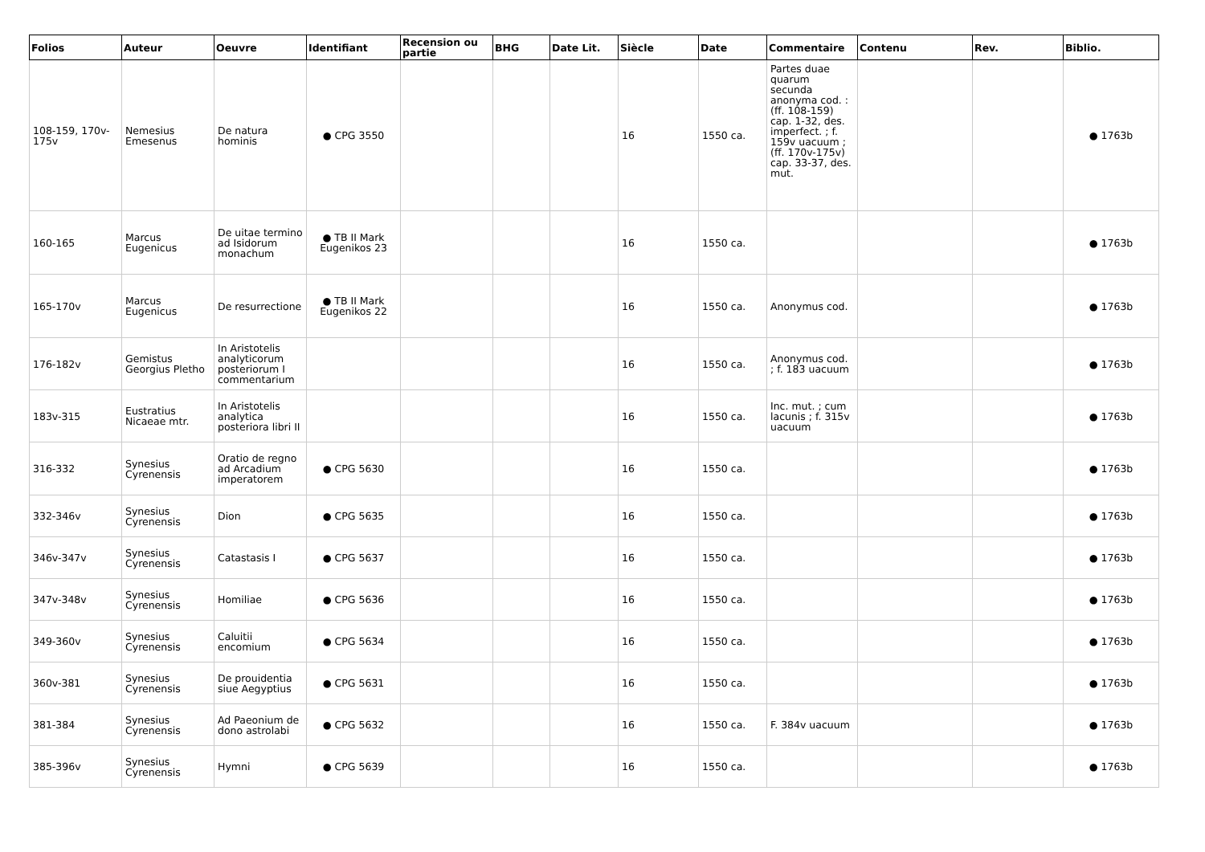| Folios | Auteur | Oeuvre | Identifiant | Recension ou partie | BHG | Date Lit. | Siècle | Date | Commentaire | Contenu | Rev. | Biblio. |
| --- | --- | --- | --- | --- | --- | --- | --- | --- | --- | --- | --- | --- |
| 108-159, 170v-175v | Nemesius Emesenus | De natura hominis | ● CPG 3550 | | | | 16 | 1550 ca. | Partes duae quarum secunda anonyma cod. : (ff. 108-159) cap. 1-32, des. imperfect. ; f. 159v uacuum ; (ff. 170v-175v) cap. 33-37, des. mut. | | | ● 1763b |
| 160-165 | Marcus Eugenicus | De uitae termino ad Isidorum monachum | ● TB II Mark Eugenikos 23 | | | | 16 | 1550 ca. | | | | ● 1763b |
| 165-170v | Marcus Eugenicus | De resurrectione | ● TB II Mark Eugenikos 22 | | | | 16 | 1550 ca. | Anonymus cod. | | | ● 1763b |
| 176-182v | Gemistus Georgius Pletho | In Aristotelis analyticorum posteriorum I commentarium | | | | | 16 | 1550 ca. | Anonymus cod. ; f. 183 uacuum | | | ● 1763b |
| 183v-315 | Eustratius Nicaeae mtr. | In Aristotelis analytica posteriora libri II | | | | | 16 | 1550 ca. | Inc. mut. ; cum lacunis ; f. 315v uacuum | | | ● 1763b |
| 316-332 | Synesius Cyrenensis | Oratio de regno ad Arcadium imperatorem | ● CPG 5630 | | | | 16 | 1550 ca. | | | | ● 1763b |
| 332-346v | Synesius Cyrenensis | Dion | ● CPG 5635 | | | | 16 | 1550 ca. | | | | ● 1763b |
| 346v-347v | Synesius Cyrenensis | Catastasis I | ● CPG 5637 | | | | 16 | 1550 ca. | | | | ● 1763b |
| 347v-348v | Synesius Cyrenensis | Homiliae | ● CPG 5636 | | | | 16 | 1550 ca. | | | | ● 1763b |
| 349-360v | Synesius Cyrenensis | Caluitii encomium | ● CPG 5634 | | | | 16 | 1550 ca. | | | | ● 1763b |
| 360v-381 | Synesius Cyrenensis | De prouidentia siue Aegyptius | ● CPG 5631 | | | | 16 | 1550 ca. | | | | ● 1763b |
| 381-384 | Synesius Cyrenensis | Ad Paeonium de dono astrolabi | ● CPG 5632 | | | | 16 | 1550 ca. | F. 384v uacuum | | | ● 1763b |
| 385-396v | Synesius Cyrenensis | Hymni | ● CPG 5639 | | | | 16 | 1550 ca. | | | | ● 1763b |